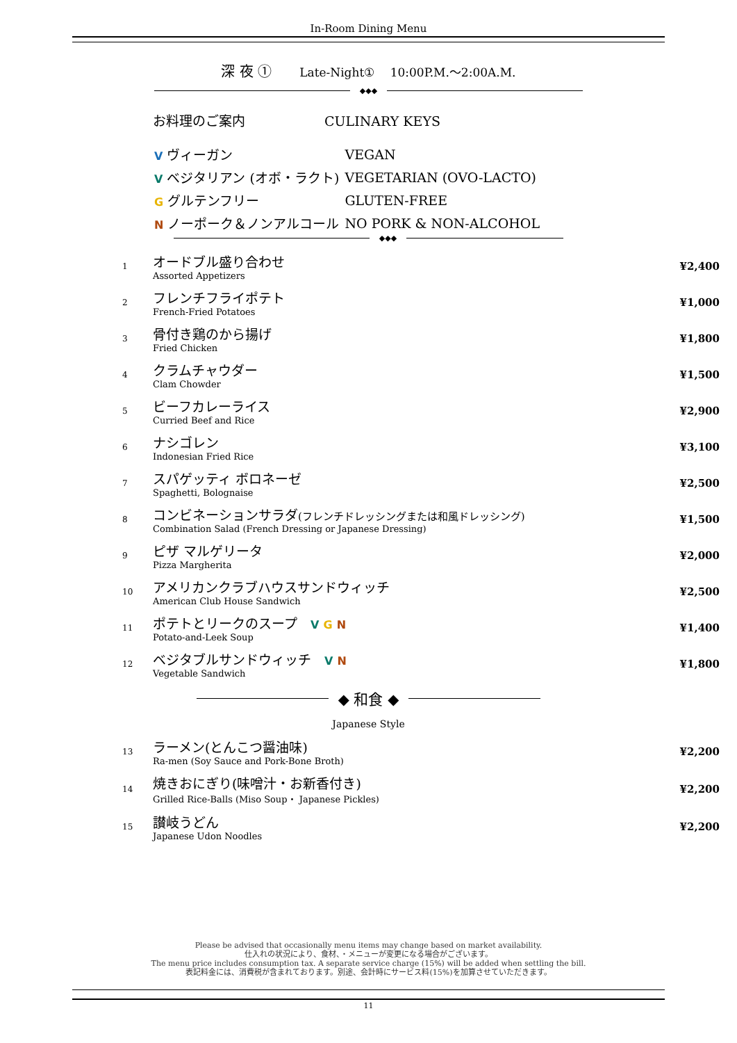In-Room Dining Menu
深 夜 ①　　Late-Night①　 10:00P.M.～2:00A.M.
◆◆◆
お料理のご案内 CULINARY KEYS
| V ヴィーガン | VEGAN |
| V ベジタリアン (オボ・ラクト) | VEGETARIAN (OVO-LACTO) |
| G グルテンフリー | GLUTEN-FREE |
| N ノーポーク＆ノンアルコール | NO PORK & NON-ALCOHOL |
◆◆◆
| 1 | オードブル盛り合わせ Assorted Appetizers | ¥2,400 |
| 2 | フレンチフライポテト French-Fried Potatoes | ¥1,000 |
| 3 | 骨付き鶏のから揚げ Fried Chicken | ¥1,800 |
| 4 | クラムチャウダー Clam Chowder | ¥1,500 |
| 5 | ビーフカレーライス Curried Beef and Rice | ¥2,900 |
| 6 | ナシゴレン Indonesian Fried Rice | ¥3,100 |
| 7 | スパゲッティ ボロネーゼ Spaghetti, Bolognaise | ¥2,500 |
| 8 | コンビネーションサラダ (フレンチドレッシングまたは和風ドレッシング) Combination Salad (French Dressing or Japanese Dressing) | ¥1,500 |
| 9 | ピザ マルゲリータ Pizza Margherita | ¥2,000 |
| 10 | アメリカンクラブハウスサンドウィッチ American Club House Sandwich | ¥2,500 |
| 11 | ポテトとリークのスープ V G N Potato-and-Leek Soup | ¥1,400 |
| 12 | ベジタブルサンドウィッチ V N Vegetable Sandwich | ¥1,800 |
◆ 和食 ◆
Japanese Style
| 13 | ラーメン(とんこつ醤油味) Ra-men (Soy Sauce and Pork-Bone Broth) | ¥2,200 |
| 14 | 焼きおにぎり(味噌汁・お新香付き) Grilled Rice-Balls (Miso Soup・ Japanese Pickles) | ¥2,200 |
| 15 | 讃岐うどん Japanese Udon Noodles | ¥2,200 |
Please be advised that occasionally menu items may change based on market availability.
仕入れの状況により、食材、・メニューが変更になる場合がございます。
The menu price includes consumption tax. A separate service charge (15%) will be added when settling the bill.
表記料金には、消費税が含まれております。別途、会計時にサービス料(15%)を加算させていただきます。
11